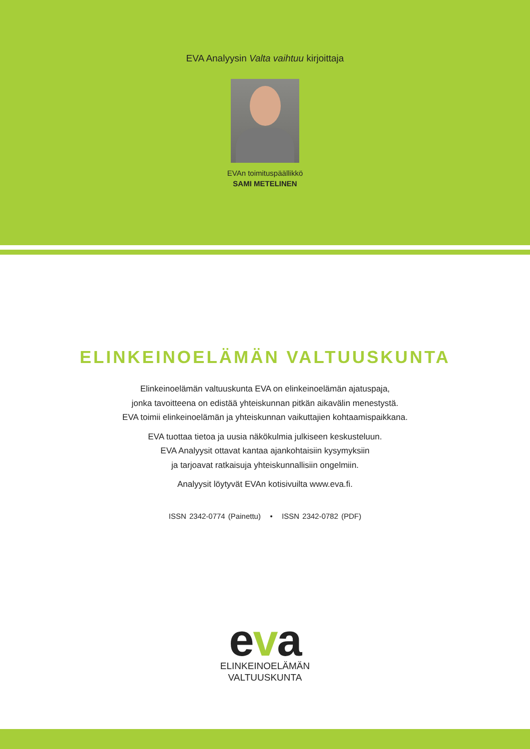EVA Analyysin Valta vaihtuu kirjoittaja
EVAn toimituspäällikkö
SAMI METELINEN
ELINKEINOELÄMÄN VALTUUSKUNTA
Elinkeinoelämän valtuuskunta EVA on elinkeinoelämän ajatuspaja,
jonka tavoitteena on edistää yhteiskunnan pitkän aikavälin menestystä.
EVA toimii elinkeinoelämän ja yhteiskunnan vaikuttajien kohtaamispaikkana.
EVA tuottaa tietoa ja uusia näkökulmia julkiseen keskusteluun.
EVA Analyysit ottavat kantaa ajankohtaisiin kysymyksiin
ja tarjoavat ratkaisuja yhteiskunnallisiin ongelmiin.
Analyysit löytyvät EVAn kotisivuilta www.eva.fi.
ISSN 2342-0774 (Painettu) • ISSN 2342-0782 (PDF)
eva
ELINKEINOELÄMÄN
VALTUUSKUNTA